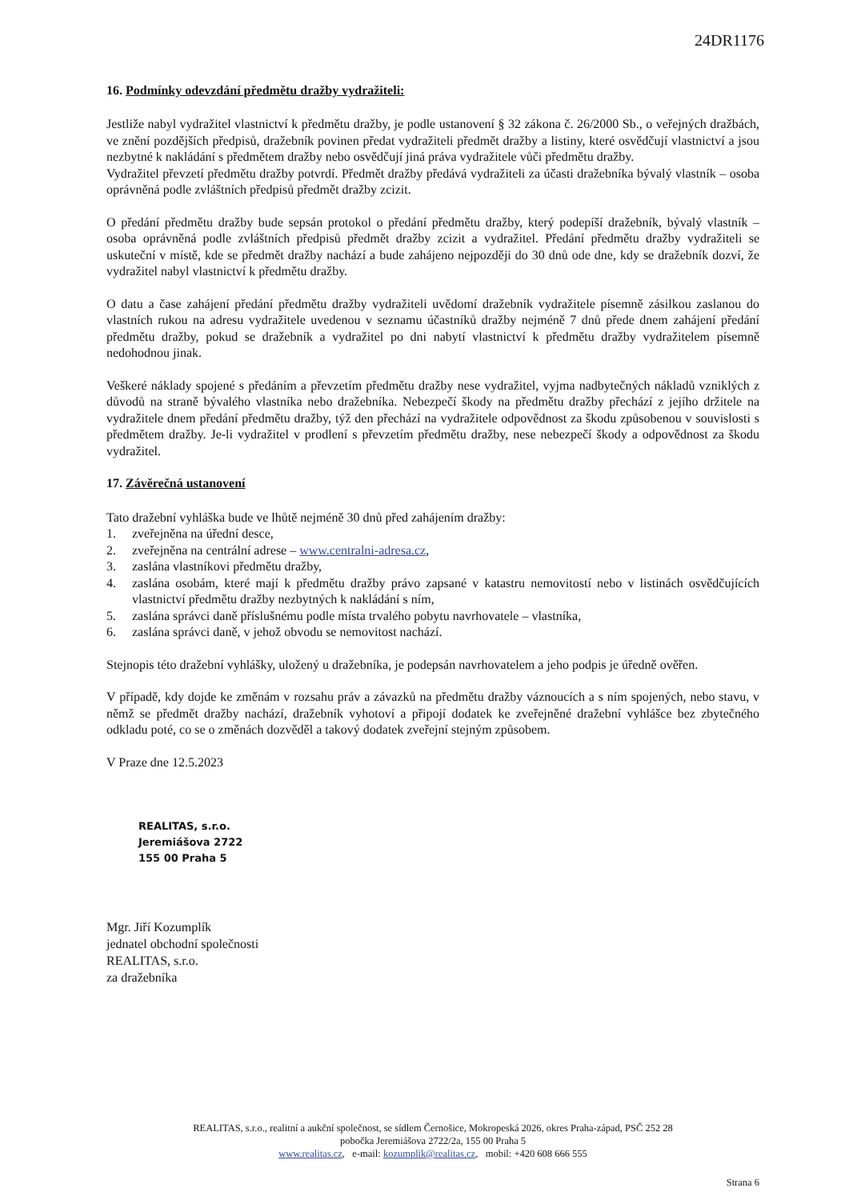24DR1176
16. Podmínky odevzdání předmětu dražby vydražiteli:
Jestliže nabyl vydražitel vlastnictví k předmětu dražby, je podle ustanovení § 32 zákona č. 26/2000 Sb., o veřejných dražbách, ve znění pozdějších předpisů, dražebník povinen předat vydražiteli předmět dražby a listiny, které osvědčují vlastnictví a jsou nezbytné k nakládání s předmětem dražby nebo osvědčují jiná práva vydražitele vůči předmětu dražby.
Vydražitel převzetí předmětu dražby potvrdí. Předmět dražby předává vydražiteli za účasti dražebníka bývalý vlastník – osoba oprávněná podle zvláštních předpisů předmět dražby zcizit.
O předání předmětu dražby bude sepsán protokol o předání předmětu dražby, který podepíší dražebník, bývalý vlastník – osoba oprávněná podle zvláštních předpisů předmět dražby zcizit a vydražitel. Předání předmětu dražby vydražiteli se uskuteční v místě, kde se předmět dražby nachází a bude zahájeno nejpozději do 30 dnů ode dne, kdy se dražebník dozví, že vydražitel nabyl vlastnictví k předmětu dražby.
O datu a čase zahájení předání předmětu dražby vydražiteli uvědomí dražebník vydražitele písemně zásilkou zaslanou do vlastních rukou na adresu vydražitele uvedenou v seznamu účastníků dražby nejméně 7 dnů přede dnem zahájení předání předmětu dražby, pokud se dražebník a vydražitel po dni nabytí vlastnictví k předmětu dražby vydražitelem písemně nedohodnou jinak.
Veškeré náklady spojené s předáním a převzetím předmětu dražby nese vydražitel, vyjma nadbytečných nákladů vzniklých z důvodů na straně bývalého vlastníka nebo dražebníka. Nebezpečí škody na předmětu dražby přechází z jejího držitele na vydražitele dnem předání předmětu dražby, týž den přechází na vydražitele odpovědnost za škodu způsobenou v souvislosti s předmětem dražby. Je-li vydražitel v prodlení s převzetím předmětu dražby, nese nebezpečí škody a odpovědnost za škodu vydražitel.
17. Závěrečná ustanovení
Tato dražební vyhláška bude ve lhůtě nejméně 30 dnů před zahájením dražby:
1. zveřejněna na úřední desce,
2. zveřejněna na centrální adrese – www.centralni-adresa.cz,
3. zaslána vlastníkovi předmětu dražby,
4. zaslána osobám, které mají k předmětu dražby právo zapsané v katastru nemovitostí nebo v listinách osvědčujících vlastnictví předmětu dražby nezbytných k nakládání s ním,
5. zaslána správci daně příslušnému podle místa trvalého pobytu navrhovatele – vlastníka,
6. zaslána správci daně, v jehož obvodu se nemovitost nachází.
Stejnopis této dražební vyhlášky, uložený u dražebníka, je podepsán navrhovatelem a jeho podpis je úředně ověřen.
V případě, kdy dojde ke změnám v rozsahu práv a závazků na předmětu dražby váznoucích a s ním spojených, nebo stavu, v němž se předmět dražby nachází, dražebník vyhotoví a připojí dodatek ke zveřejněné dražební vyhlášce bez zbytečného odkladu poté, co se o změnách dozvěděl a takový dodatek zveřejní stejným způsobem.
V Praze dne 12.5.2023
REALITAS, s.r.o.
Jeremiášova 2722
155 00 Praha 5
Mgr. Jiří Kozumplík
jednatel obchodní společnosti
REALITAS, s.r.o.
za dražebníka
REALITAS, s.r.o., realitní a aukční společnost, se sídlem Černošice, Mokropeská 2026, okres Praha-západ, PSČ 252 28
pobočka Jeremiášova 2722/2a, 155 00 Praha 5
www.realitas.cz, e-mail: kozumplik@realitas.cz, mobil: +420 608 666 555
Strana 6